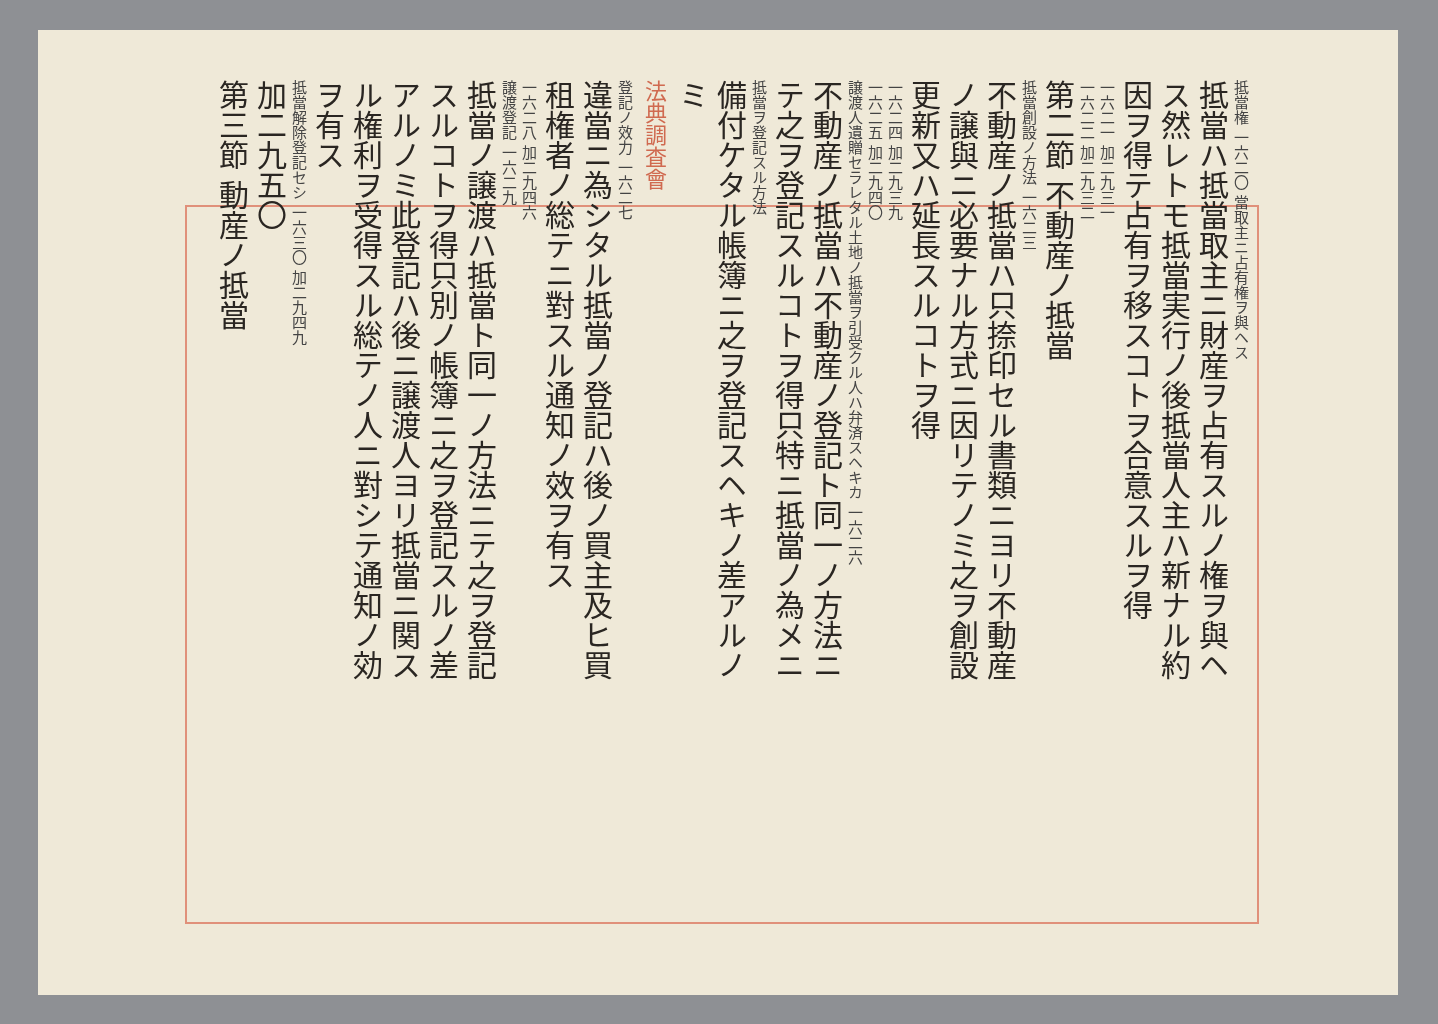抵當権 一六二〇 當取主ニ占有権ヲ與ヘス
抵當ハ抵當取主ニ財産ヲ占有スルノ権ヲ與ヘ
ス然レトモ抵當実行ノ後抵當人主ハ新ナル約
因ヲ得テ占有ヲ移スコトヲ合意スルヲ得
一六二一 加二九三一
一六二二 加二九三二
第二節 不動産ノ抵當
抵當創設ノ方法 一六二三
不動産ノ抵當ハ只捺印セル書類ニヨリ不動産
ノ譲與ニ必要ナル方式ニ因リテノミ之ヲ創設
更新又ハ延長スルコトヲ得
一六二四 加二九三九
一六二五 加二九四〇
譲渡人遺贈セラレタル土地ノ抵當ヲ引受クル人ハ弁済スヘキカ 一六二六
不動産ノ抵當ハ不動産ノ登記ト同一ノ方法ニ
テ之ヲ登記スルコトヲ得只特ニ抵當ノ為メニ
抵當ヲ登記スル方法
備付ケタル帳簿ニ之ヲ登記スヘキノ差アルノ
ミ
法典調査會
登記ノ效力 一六二七
違當ニ為シタル抵當ノ登記ハ後ノ買主及ヒ買
租権者ノ総テニ對スル通知ノ效ヲ有ス
一六二八 加二九四六
譲渡登記 一六二九
抵當ノ譲渡ハ抵當ト同一ノ方法ニテ之ヲ登記
スルコトヲ得只別ノ帳簿ニ之ヲ登記スルノ差
アルノミ此登記ハ後ニ譲渡人ヨリ抵當ニ関ス
ル権利ヲ受得スル総テノ人ニ對シテ通知ノ効
ヲ有ス
抵當解除登記セシ 一六三〇 加二九四九
加二九五〇
第三節 動産ノ抵當